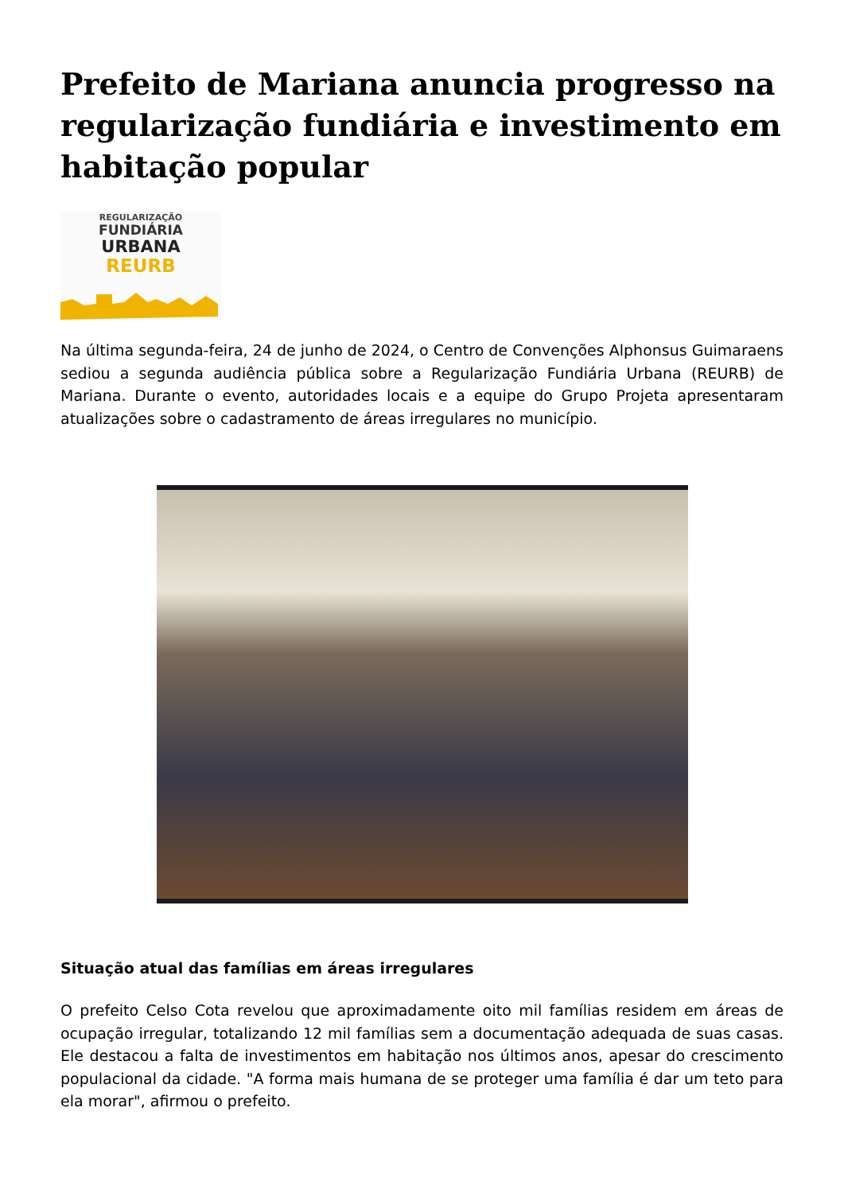Prefeito de Mariana anuncia progresso na regularização fundiária e investimento em habitação popular
REGULARIZAÇÃO
FUNDIÁRIA
URBANA
REURB
Na última segunda-feira, 24 de junho de 2024, o Centro de Convenções Alphonsus Guimaraens sediou a segunda audiência pública sobre a Regularização Fundiária Urbana (REURB) de Mariana. Durante o evento, autoridades locais e a equipe do Grupo Projeta apresentaram atualizações sobre o cadastramento de áreas irregulares no município.
Situação atual das famílias em áreas irregulares
O prefeito Celso Cota revelou que aproximadamente oito mil famílias residem em áreas de ocupação irregular, totalizando 12 mil famílias sem a documentação adequada de suas casas. Ele destacou a falta de investimentos em habitação nos últimos anos, apesar do crescimento populacional da cidade. "A forma mais humana de se proteger uma família é dar um teto para ela morar", afirmou o prefeito.